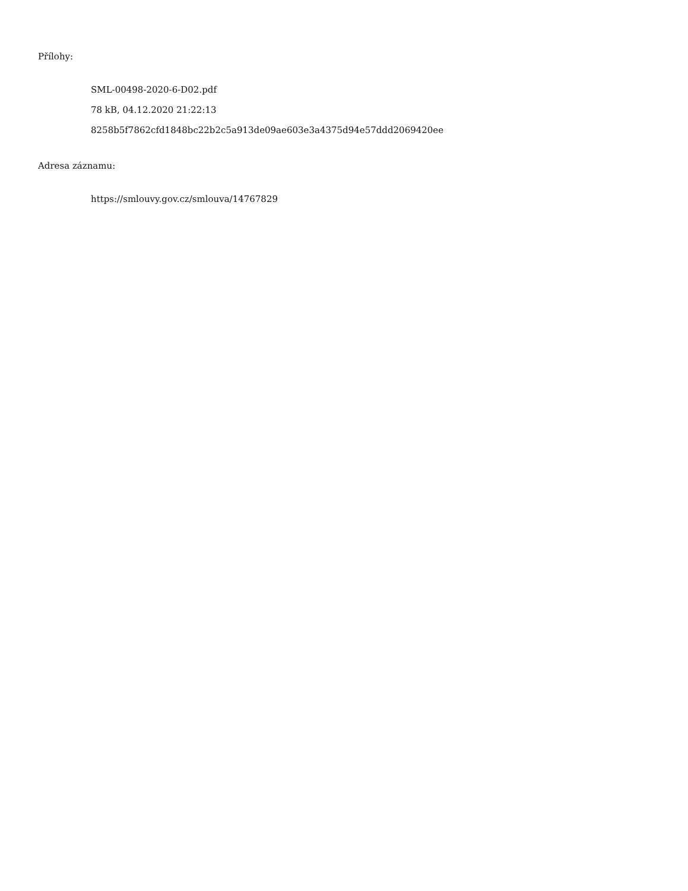Přílohy:
SML-00498-2020-6-D02.pdf
78 kB, 04.12.2020 21:22:13
8258b5f7862cfd1848bc22b2c5a913de09ae603e3a4375d94e57ddd2069420ee
Adresa záznamu:
https://smlouvy.gov.cz/smlouva/14767829